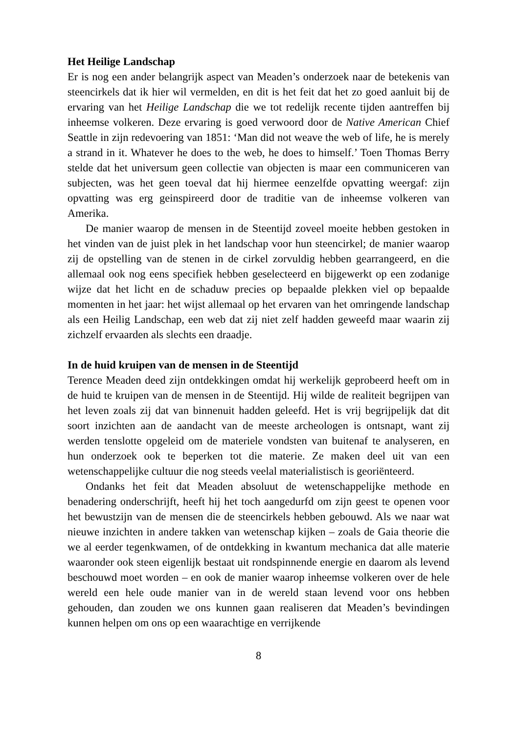Het Heilige Landschap
Er is nog een ander belangrijk aspect van Meaden’s onderzoek naar de betekenis van steencirkels dat ik hier wil vermelden, en dit is het feit dat het zo goed aanluit bij de ervaring van het Heilige Landschap die we tot redelijk recente tijden aantreffen bij inheemse volkeren. Deze ervaring is goed verwoord door de Native American Chief Seattle in zijn redevoering van 1851: ‘Man did not weave the web of life, he is merely a strand in it. Whatever he does to the web, he does to himself.’ Toen Thomas Berry stelde dat het universum geen collectie van objecten is maar een communiceren van subjecten, was het geen toeval dat hij hiermee eenzelfde opvatting weergaf: zijn opvatting was erg geinspireerd door de traditie van de inheemse volkeren van Amerika.
De manier waarop de mensen in de Steentijd zoveel moeite hebben gestoken in het vinden van de juist plek in het landschap voor hun steencirkel; de manier waarop zij de opstelling van de stenen in de cirkel zorvuldig hebben gearrangeerd, en die allemaal ook nog eens specifiek hebben geselecteerd en bijgewerkt op een zodanige wijze dat het licht en de schaduw precies op bepaalde plekken viel op bepaalde momenten in het jaar: het wijst allemaal op het ervaren van het omringende landschap als een Heilig Landschap, een web dat zij niet zelf hadden geweefd maar waarin zij zichzelf ervaarden als slechts een draadje.
In de huid kruipen van de mensen in de Steentijd
Terence Meaden deed zijn ontdekkingen omdat hij werkelijk geprobeerd heeft om in de huid te kruipen van de mensen in de Steentijd. Hij wilde de realiteit begrijpen van het leven zoals zij dat van binnenuit hadden geleefd. Het is vrij begrijpelijk dat dit soort inzichten aan de aandacht van de meeste archeologen is ontsnapt, want zij werden tenslotte opgeleid om de materiele vondsten van buitenaf te analyseren, en hun onderzoek ook te beperken tot die materie. Ze maken deel uit van een wetenschappelijke cultuur die nog steeds veelal materialistisch is georiënteerd.
Ondanks het feit dat Meaden absoluut de wetenschappelijke methode en benadering onderschrijft, heeft hij het toch aangedurfd om zijn geest te openen voor het bewustzijn van de mensen die de steencirkels hebben gebouwd. Als we naar wat nieuwe inzichten in andere takken van wetenschap kijken – zoals de Gaia theorie die we al eerder tegenkwamen, of de ontdekking in kwantum mechanica dat alle materie waaronder ook steen eigenlijk bestaat uit rondspinnende energie en daarom als levend beschouwd moet worden – en ook de manier waarop inheemse volkeren over de hele wereld een hele oude manier van in de wereld staan levend voor ons hebben gehouden, dan zouden we ons kunnen gaan realiseren dat Meaden’s bevindingen kunnen helpen om ons op een waarachtige en verrijkende
8